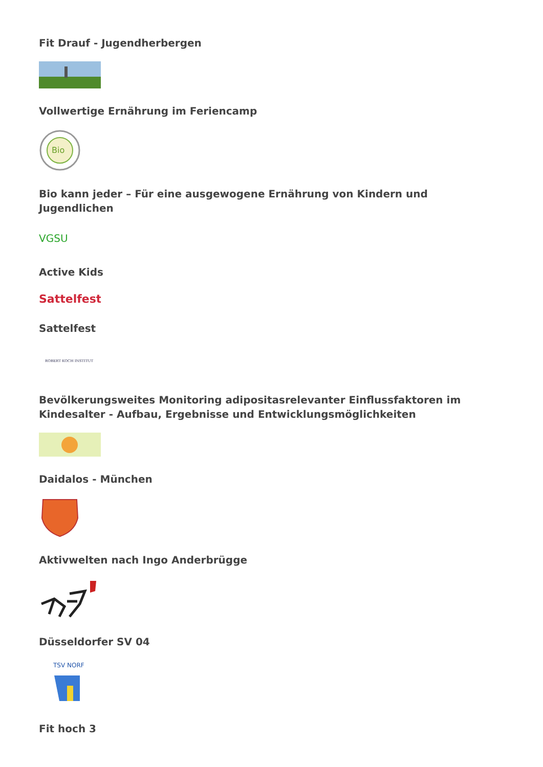Fit Drauf - Jugendherbergen
Vollwertige Ernährung im Feriencamp
Bio
Bio kann jeder – Für eine ausgewogene Ernährung von Kindern und Jugendlichen
VGSU
Active Kids
Sattelfest
Sattelfest
ROBERT KOCH INSTITUT
Bevölkerungsweites Monitoring adipositasrelevanter Einflussfaktoren im Kindesalter - Aufbau, Ergebnisse und Entwicklungsmöglichkeiten
Daidalos - München
Aktivwelten nach Ingo Anderbrügge
Düsseldorfer SV 04
TSV NORF
Fit hoch 3